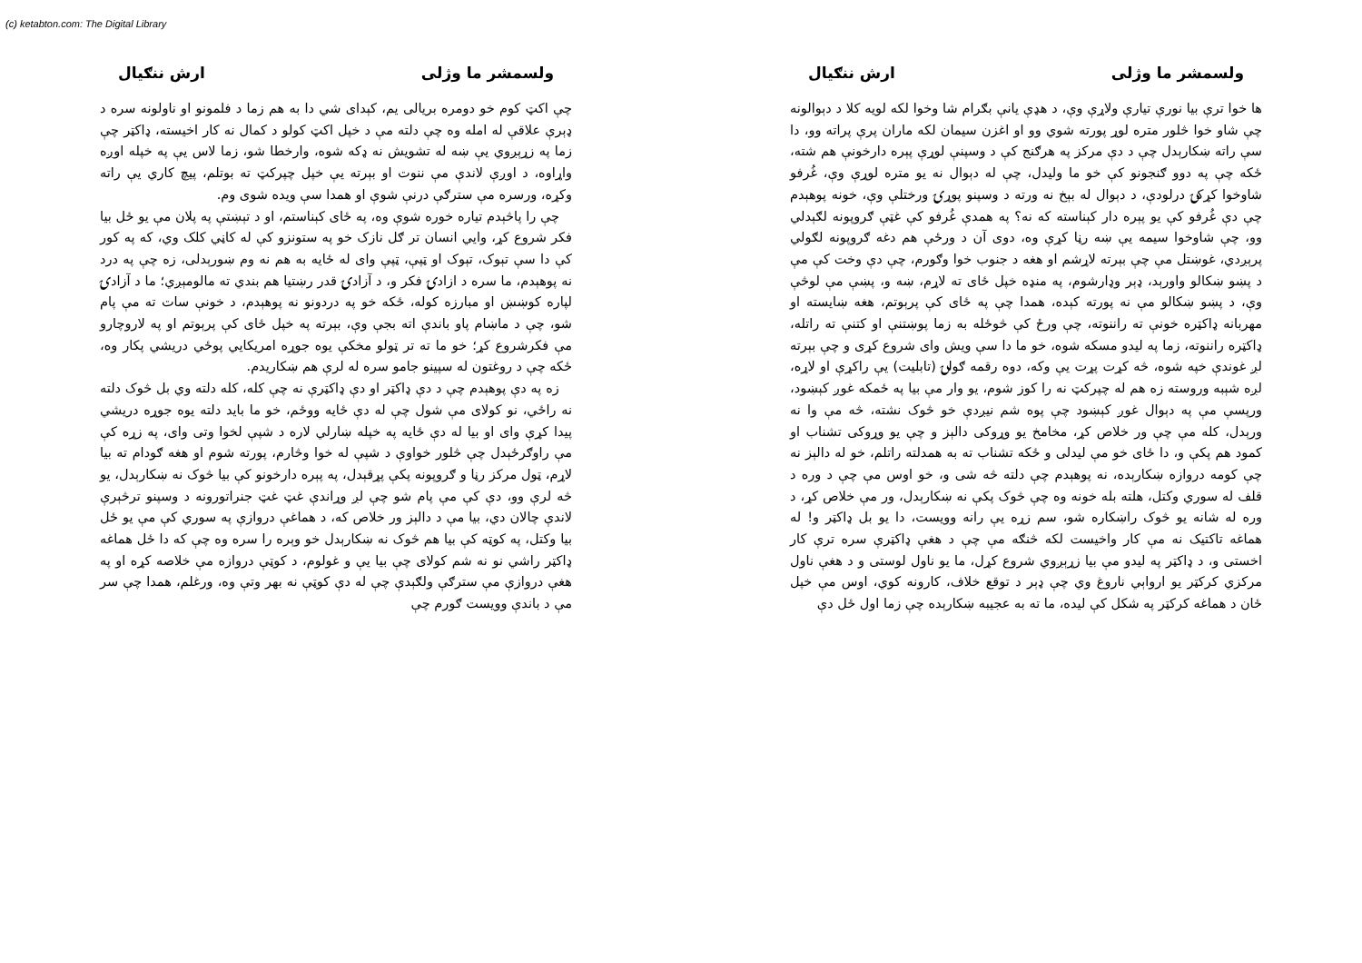(c) ketabton.com: The Digital Library
ولسمشر ما وژلی ارش ننګیال
ها خوا ترې بیا نورې تیارې ولاړې وې، د هډې یانې بګرام شا وخوا لکه لویه کلا د دېوالونه چې شاو خوا څلور متره لوړ پورته شوي وو او اغزن سیمان لکه ماران پرې پراته وو، دا سې راته ښکارېدل چې د دې مرکز په هرګنج کې د وسپنې لوړې پېره دارخونې هم شته، ځکه چې په دوو ګنجونو کې خو ما ولیدل، چې له دېوال نه یو متره لوړې وې، غُرفو شاوخوا کړکۍ درلودې، د دېوال له بېخ نه ورته د وسپنو پوړۍ ورختلې وې، خونه پوهېدم چې دې غُرفو کې یو پېره دار کېناسته که نه؟ په همدې غُرفو کې غټې ګروپونه لګېدلي وو، چې شاوخوا سیمه یې ښه رڼا کړې وه، دوی آن د ورځې هم دغه ګروپونه لګولي پرېږدي، غوښتل مې چې بېرته لاړشم او هغه د جنوب خوا وګورم، چې دې وخت کې مې د پښو ښکالو واورېد، ډېر وډارشوم، په منډه خپل ځای ته لاړم، ښه و، پښې مې لوڅې وې، د پښو ښکالو مې نه پورته کېده، همدا چې په ځای کې پرېوتم، هغه ښایسته او مهربانه ډاکټره خونې ته راننوته، چې ورځ کې څوځله به زما پوښتنې او کتنې ته راتله، ډاکټره راننوته، زما په لیدو مسکه شوه، خو ما دا سې ویش وای شروع کړی و چې بېرته لږ غوندې خپه شوه، څه کړت پړت یې وکه، دوه رقمه ګولۍ (تابلیت) یې راکړې او لاړه، لږه شېبه وروسته زه هم له چپرکټ نه را کوز شوم، یو وار مې بیا په ځمکه غوږ کېښود، ورپسې مې په دېوال غوږ کېښود چې پوه شم نیږدې خو څوک نشته، څه مې وا نه ورېدل، کله مې چې ور خلاص کړ، مخامخ یو وړوکی دالېز و چې یو وړوکی تشناب او کمود هم پکې و، دا ځای خو مې لیدلی و ځکه تشناب ته به همدلته راتلم، خو له دالېز نه چې کومه دروازه ښکارېده، نه پوهېدم چې دلته څه شی و، خو اوس مې چې د وره د قلف له سوري وکتل، هلته بله خونه وه چې څوک پکې نه ښکارېدل، ور مې خلاص کړ، د وره له شانه یو څوک راښکاره شو، سم زړه یې رانه وویست، دا یو بل ډاکټر و! له هماغه تاکتیک نه مې کار واخیست لکه څنګه مې چې د هغې ډاکټرې سره ترې کار اخستی و، د ډاکټر په لیدو مې بیا زړېږوي شروع کړل، ما یو ناول لوستی و د هغې ناول مرکزي کرکټر یو ارواېي ناروغ وي چې ډېر د توقع خلاف، کارونه کوي، اوس مې خپل ځان د هماغه کرکټر په شکل کې لیده، ما ته به عجیبه ښکارېده چې زما اول ځل دې
ولسمشر ما وژلی ارش ننګیال
چې اکټ کوم خو دومره بریالی یم، کېدای شي دا به هم زما د فلمونو او ناولونه سره د ډېرې علاقې له امله وه چې دلته مې د خپل اکټ کولو د کمال نه کار اخیسته، ډاکټر چې زما په زړېږوي یې ښه له تشویش نه ډکه شوه، وارخطا شو، زما لاس یې په خپله اوږه واړاوه، د اوږې لاندې مې ننوت او بېرته یې خپل چپرکټ ته بوتلم، پیچ کاري یې راته وکړه، ورسره مې سترګې درنې شوې او همدا سې ویده شوی وم.
چې را پاڅېدم تیاره خوره شوې وه، په ځای کېناستم، او د تېښتې په پلان مې یو ځل بیا فکر شروع کړ، وایي انسان تر ګل نازک خو په ستونزو کې له کاڼي کلک وي، که په کور کې دا سې تېوک، تېوک او ټپې، ټپې وای له ځایه به هم نه وم ښورېدلی، زه چې په درد نه پوهېدم، ما سره د ازادۍ فکر و، د آزادۍ قدر رښتیا هم بندي ته مالومېږي؛ ما د آزادۍ لپاره کوښښ او مبارزه کوله، ځکه خو په دردونو نه پوهېدم، د خونې سات ته مې پام شو، چې د ماښام پاو باندې اته بجې وې، بېرته په خپل ځای کې پرېوتم او په لاروچارو مې فکرشروع کړ؛ خو ما ته تر ټولو مخکې یوه جوړه امریکایي پوځي دریشي پکار وه، ځکه چې د روغتون له سپینو جامو سره له لرې هم ښکاریدم.
زه په دې پوهېدم چې د دې ډاکټر او دې ډاکټرې نه چې کله، کله دلته وي بل څوک دلته نه راځي، نو کولای مې شول چې له دې ځایه ووځم، خو ما باید دلته یوه جوړه دریشي پیدا کړې وای او بیا له دې ځایه په خپله ښارلي لاره د شپې لخوا وتی وای، په زړه کې مې راوګرځېدل چې څلور خواوې د شپې له خوا وڅارم، پورته شوم او هغه ګودام ته بیا لاړم، ټول مرکز رڼا و ګروپونه پکې پړقېدل، په پېره دارخونو کې بیا څوک نه ښکارېدل، یو څه لرې وو، دې کې مې پام شو چې لږ وړاندې غټ غټ جنراتورونه د وسپنو ترڅېرې لاندې چالان دي، بیا مې د دالېز ور خلاص که، د هماغې دروازې په سوري کې مې یو ځل بیا وکتل، په کوټه کې بیا هم څوک نه ښکارېدل خو وېره را سره وه چې که دا ځل هماغه ډاکټر راشي نو نه شم کولای چې بیا یې و غولوم، د کوټې دروازه مې خلاصه کړه او په هغې دروازې مې سترګې ولګېدې چې له دې کوټې نه بهر وتې وه، ورغلم، همدا چې سر مې د باندې وویست ګورم چې